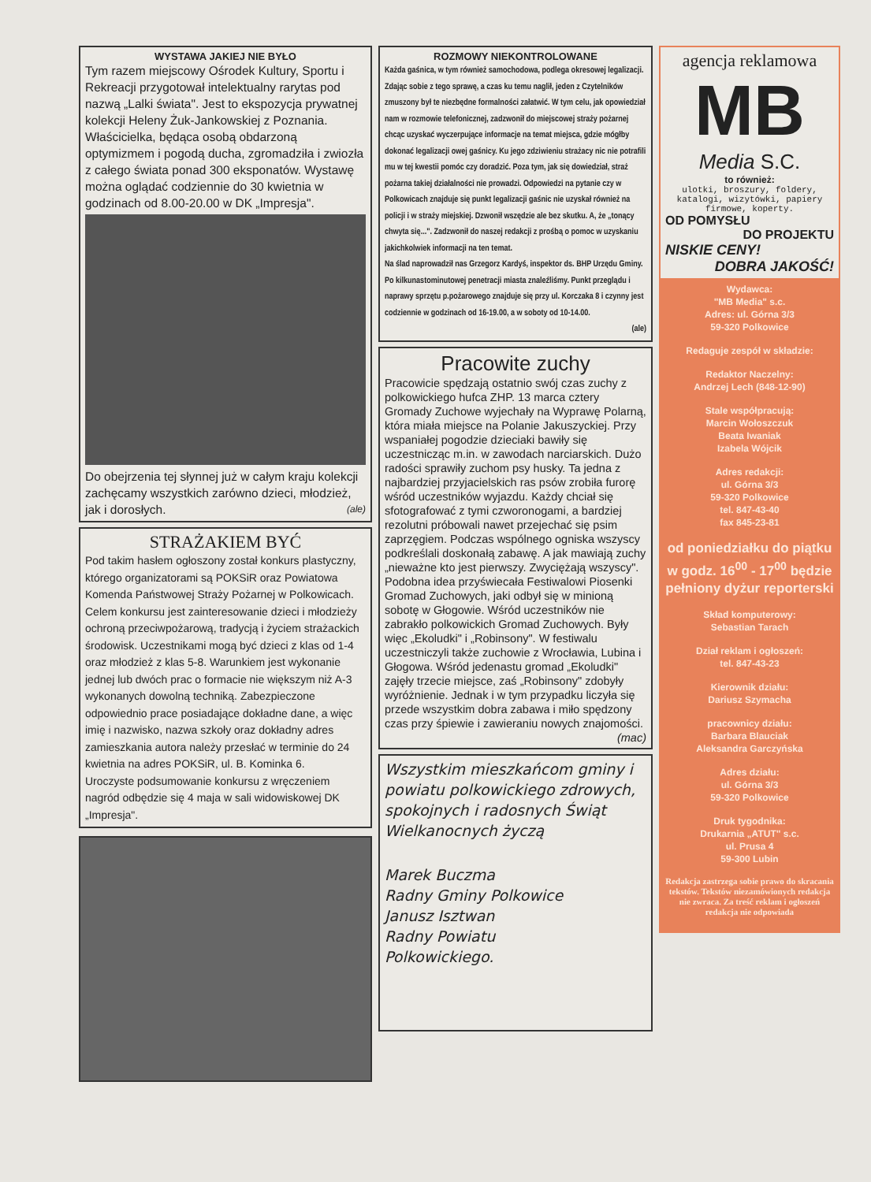WYSTAWA JAKIEJ NIE BYŁO
Tym razem miejscowy Ośrodek Kultury, Sportu i Rekreacji przygotował intelektualny rarytas pod nazwą „Lalki świata". Jest to ekspozycja prywatnej kolekcji Heleny Żuk-Jankowskiej z Poznania. Właścicielka, będąca osobą obdarzoną optymizmem i pogodą ducha, zgromadziła i zwiozła z całego świata ponad 300 eksponatów. Wystawę można oglądać codziennie do 30 kwietnia w godzinach od 8.00-20.00 w DK „Impresja".
Do obejrzenia tej słynnej już w całym kraju kolekcji zachęcamy wszystkich zarówno dzieci, młodzież, jak i dorosłych. (ale)
STRAŻAKIEM BYĆ
Pod takim hasłem ogłoszony został konkurs plastyczny, którego organizatorami są POKSiR oraz Powiatowa Komenda Państwowej Straży Pożarnej w Polkowicach. Celem konkursu jest zainteresowanie dzieci i młodzieży ochroną przeciwpożarową, tradycją i życiem strażackich środowisk. Uczestnikami mogą być dzieci z klas od 1-4 oraz młodzież z klas 5-8. Warunkiem jest wykonanie jednej lub dwóch prac o formacie nie większym niż A-3 wykonanych dowolną techniką. Zabezpieczone odpowiednio prace posiadające dokładne dane, a więc imię i nazwisko, nazwa szkoły oraz dokładny adres zamieszkania autora należy przesłać w terminie do 24 kwietnia na adres POKSiR, ul. B. Kominka 6.
Uroczyste podsumowanie konkursu z wręczeniem nagród odbędzie się 4 maja w sali widowiskowej DK „Impresja".
ROZMOWY NIEKONTROLOWANE
Każda gaśnica, w tym również samochodowa, podlega okresowej legalizacji. Zdając sobie z tego sprawę, a czas ku temu naglił, jeden z Czytelników zmuszony był te niezbędne formalności załatwić. W tym celu, jak opowiedział nam w rozmowie telefonicznej, zadzwonił do miejscowej straży pożarnej chcąc uzyskać wyczerpujące informacje na temat miejsca, gdzie mógłby dokonać legalizacji owej gaśnicy. Ku jego zdziwieniu strażacy nic nie potrafili mu w tej kwestii pomóc czy doradzić. Poza tym, jak się dowiedział, straż pożarna takiej działalności nie prowadzi. Odpowiedzi na pytanie czy w Polkowicach znajduje się punkt legalizacji gaśnic nie uzyskał również na policji i w straży miejskiej. Dzwonił wszędzie ale bez skutku. A, że „tonący chwyta się...". Zadzwonił do naszej redakcji z prośbą o pomoc w uzyskaniu jakichkolwiek informacji na ten temat.
Na ślad naprowadził nas Grzegorz Kardyś, inspektor ds. BHP Urzędu Gminy. Po kilkunastominutowej penetracji miasta znaleźliśmy. Punkt przeglądu i naprawy sprzętu p.pożarowego znajduje się przy ul. Korczaka 8 i czynny jest codziennie w godzinach od 16-19.00, a w soboty od 10-14.00.
(ale)
Pracowite zuchy
Pracowicie spędzają ostatnio swój czas zuchy z polkowickiego hufca ZHP. 13 marca cztery Gromady Zuchowe wyjechały na Wyprawę Polarną, która miała miejsce na Polanie Jakuszyckiej. Przy wspaniałej pogodzie dzieciaki bawiły się uczestnicząc m.in. w zawodach narciarskich. Dużo radości sprawiły zuchom psy husky. Ta jedna z najbardziej przyjacielskich ras psów zrobiła furorę wśród uczestników wyjazdu. Każdy chciał się sfotografować z tymi czworonogami, a bardziej rezolutni próbowali nawet przejechać się psim zaprzęgiem. Podczas wspólnego ogniska wszyscy podkreślali doskonałą zabawę. A jak mawiają zuchy „nieważne kto jest pierwszy. Zwyciężają wszyscy".
Podobna idea przyświecała Festiwalowi Piosenki Gromad Zuchowych, jaki odbył się w minioną sobotę w Głogowie. Wśród uczestników nie zabrakło polkowickich Gromad Zuchowych. Były więc „Ekoludki" i „Robinsony". W festiwalu uczestniczyli także zuchowie z Wrocławia, Lubina i Głogowa. Wśród jedenastu gromad „Ekoludki" zajęły trzecie miejsce, zaś „Robinsony" zdobyły wyróżnienie. Jednak i w tym przypadku liczyła się przede wszystkim dobra zabawa i miło spędzony czas przy śpiewie i zawieraniu nowych znajomości. (mac)
Wszystkim mieszkańcom gminy i powiatu polkowickiego zdrowych, spokojnych i radosnych Świąt Wielkanocnych życzą
Marek Buczma
Radny Gminy Polkowice
Janusz Isztwan
Radny Powiatu
Polkowickiego.
agencja reklamowa
MB
Media S.C.
to również:
ulotki, broszury, foldery, katalogi, wizytówki, papiery firmowe, koperty.
OD POMYSŁU
DO PROJEKTU
NISKIE CENY!
DOBRA JAKOŚĆ!
Wydawca:
"MB Media" s.c.
Adres: ul. Górna 3/3
59-320 Polkowice
Redaguje zespół w składzie:
Redaktor Naczelny:
Andrzej Lech (848-12-90)
Stale współpracują:
Marcin Wołoszczuk
Beata Iwaniak
Izabela Wójcik
Adres redakcji:
ul. Górna 3/3
59-320 Polkowice
tel. 847-43-40
fax 845-23-81
od poniedziałku do piątku w godz. 16<sup>00</sup> - 17<sup>00</sup> będzie pełniony dyżur reporterski
Skład komputerowy:
Sebastian Tarach
Dział reklam i ogłoszeń:
tel. 847-43-23
Kierownik działu:
Dariusz Szymacha
pracownicy działu:
Barbara Blauciak
Aleksandra Garczyńska
Adres działu:
ul. Górna 3/3
59-320 Polkowice
Druk tygodnika:
Drukarnia „ATUT" s.c.
ul. Prusa 4
59-300 Lubin
Redakcja zastrzega sobie prawo do skracania tekstów. Tekstów niezamówionych redakcja nie zwraca. Za treść reklam i ogłoszeń redakcja nie odpowiada